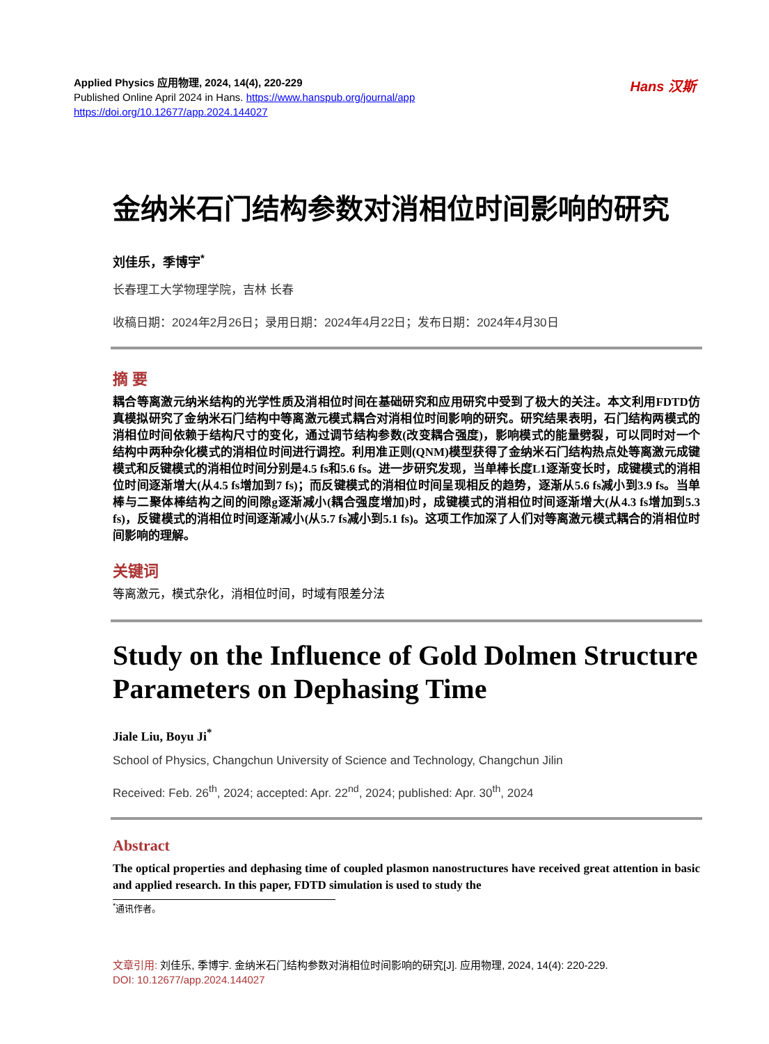Applied Physics 应用物理, 2024, 14(4), 220-229
Published Online April 2024 in Hans. https://www.hanspub.org/journal/app
https://doi.org/10.12677/app.2024.144027
Hans 汉斯
金纳米石门结构参数对消相位时间影响的研究
刘佳乐，季博宇<sup>*</sup>
长春理工大学物理学院，吉林 长春
收稿日期：2024年2月26日；录用日期：2024年4月22日；发布日期：2024年4月30日
摘 要
耦合等离激元纳米结构的光学性质及消相位时间在基础研究和应用研究中受到了极大的关注。本文利用FDTD仿真模拟研究了金纳米石门结构中等离激元模式耦合对消相位时间影响的研究。研究结果表明，石门结构两模式的消相位时间依赖于结构尺寸的变化，通过调节结构参数(改变耦合强度)，影响模式的能量劈裂，可以同时对一个结构中两种杂化模式的消相位时间进行调控。利用准正则(QNM)模型获得了金纳米石门结构热点处等离激元成键模式和反键模式的消相位时间分别是4.5 fs和5.6 fs。进一步研究发现，当单棒长度L1逐渐变长时，成键模式的消相位时间逐渐增大(从4.5 fs增加到7 fs)；而反键模式的消相位时间呈现相反的趋势，逐渐从5.6 fs减小到3.9 fs。当单棒与二聚体棒结构之间的间隙g逐渐减小(耦合强度增加)时，成键模式的消相位时间逐渐增大(从4.3 fs增加到5.3 fs)，反键模式的消相位时间逐渐减小(从5.7 fs减小到5.1 fs)。这项工作加深了人们对等离激元模式耦合的消相位时间影响的理解。
关键词
等离激元，模式杂化，消相位时间，时域有限差分法
Study on the Influence of Gold Dolmen Structure Parameters on Dephasing Time
Jiale Liu, Boyu Ji<sup>*</sup>
School of Physics, Changchun University of Science and Technology, Changchun Jilin
Received: Feb. 26<sup>th</sup>, 2024; accepted: Apr. 22<sup>nd</sup>, 2024; published: Apr. 30<sup>th</sup>, 2024
Abstract
The optical properties and dephasing time of coupled plasmon nanostructures have received great attention in basic and applied research. In this paper, FDTD simulation is used to study the
<sup>*</sup> 通讯作者。
文章引用: 刘佳乐, 季博宇. 金纳米石门结构参数对消相位时间影响的研究[J]. 应用物理, 2024, 14(4): 220-229.
DOI: 10.12677/app.2024.144027